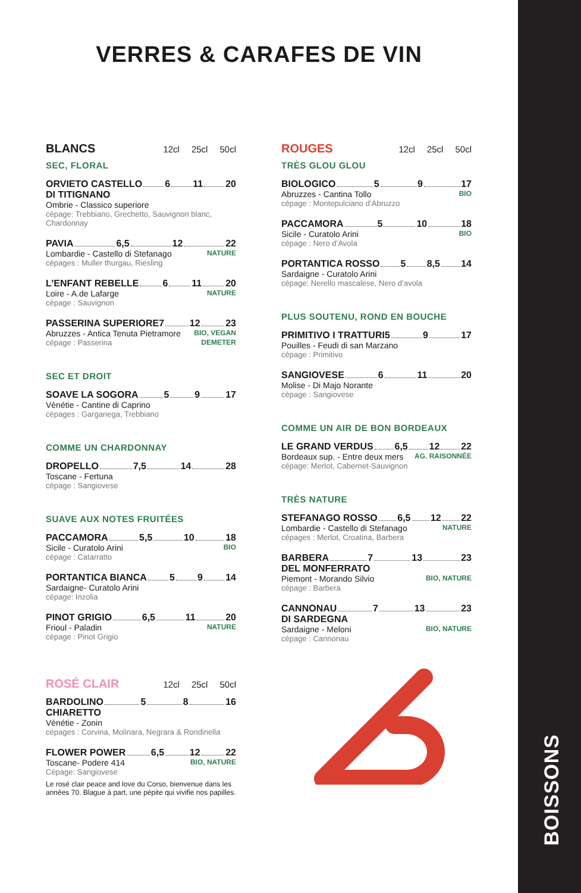VERRES & CARAFES DE VIN
BLANCS 12cl 25cl 50cl
SEC, FLORAL
ORVIETO CASTELLO 6 11 20
DI TITIGNANO
Ombrie - Classico superiore
cépage: Trebbiano, Grechetto, Sauvignon blanc, Chardonnay
PAVIA 6,5 12 22
Lombardie - Castello di Stefanago NATURE
cépages : Muller thurgau, Riesling
L’ENFANT REBELLE 6 11 20
Loire - A.de Lafarge NATURE
cépage : Sauvignon
PASSERINA SUPERIORE 7 12 23
Abruzzes - Antica Tenuta Pietramore BIO, VEGAN
cépage : Passerina DEMETER
SEC ET DROIT
SOAVE LA SOGORA 5 9 17
Vénétie - Cantine di Caprino
cépages : Garganega, Trebbiano
COMME UN CHARDONNAY
DROPELLO 7,5 14 28
Toscane - Fertuna
cépage : Sangiovese
SUAVE AUX NOTES FRUITÉES
PACCAMORA 5,5 10 18
Sicile - Curatolo Arini BIO
cépage : Catarratto
PORTANTICA BIANCA 5 9 14
Sardaigne- Curatolo Arini
cépage: Inzolia
PINOT GRIGIO 6,5 11 20
Frioul - Paladin NATURE
cépage : Pinot Grigio
ROSÉ CLAIR 12cl 25cl 50cl
BARDOLINO 5 8 16
CHIARETTO
Vénétie - Zonin
cépages : Corvina, Molinara, Negrara & Rondinella
FLOWER POWER 6,5 12 22
Toscane- Podere 414 BIO, NATURE
Cépage: Sangiovese
Le rosé clair peace and love du Corso, bienvenue dans les années 70. Blague à part, une pépite qui vivifie nos papilles.
ROUGES 12cl 25cl 50cl
TRÈS GLOU GLOU
BIOLOGICO 5 9 17
Abruzzes - Cantina Tollo BIO
cépage : Montepulciano d’Abruzzo
PACCAMORA 5 10 18
Sicile - Curatolo Arini BIO
cépage : Nero d’Avola
PORTANTICA ROSSO 5 8,5 14
Sardaigne - Curatolo Arini
cépage: Nerello mascalese, Nero d’avola
PLUS SOUTENU, ROND EN BOUCHE
PRIMITIVO I TRATTURI 5 9 17
Pouilles - Feudi di san Marzano
cépage : Primitivo
SANGIOVESE 6 11 20
Molise - Di Majo Norante
cépage : Sangiovese
COMME UN AIR DE BON BORDEAUX
LE GRAND VERDUS 6,5 12 22
Bordeaux sup. - Entre deux mers AG. RAISONNÉE
cépage: Merlot, Cabernet-Sauvignon
TRÈS NATURE
STEFANAGO ROSSO 6,5 12 22
Lombardie - Castello di Stefanago NATURE
cépages : Merlot, Croatina, Barbera
BARBERA 7 13 23
DEL MONFERRATO
Piemont - Morando Silvio BIO, NATURE
cépage : Barbera
CANNONAU 7 13 23
DI SARDEGNA
Sardaigne - Meloni BIO, NATURE
cépage : Cannonau
BOISSONS